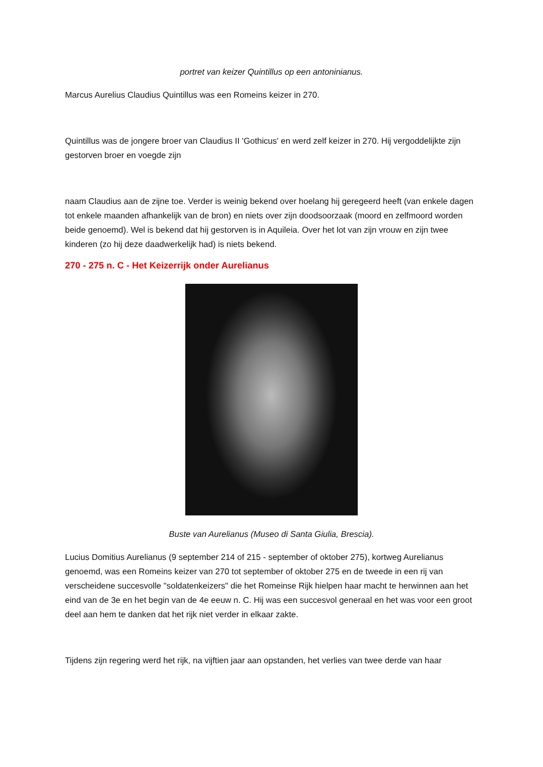portret van keizer Quintillus op een antoninianus.
Marcus Aurelius Claudius Quintillus was een Romeins keizer in 270.
Quintillus was de jongere broer van Claudius II 'Gothicus' en werd zelf keizer in 270. Hij vergoddelijkte zijn gestorven broer en voegde zijn
naam Claudius aan de zijne toe. Verder is weinig bekend over hoelang hij geregeerd heeft (van enkele dagen tot enkele maanden afhankelijk van de bron) en niets over zijn doodsoorzaak (moord en zelfmoord worden beide genoemd). Wel is bekend dat hij gestorven is in Aquileia. Over het lot van zijn vrouw en zijn twee kinderen (zo hij deze daadwerkelijk had) is niets bekend.
270 - 275 n. C - Het Keizerrijk onder Aurelianus
Buste van Aurelianus (Museo di Santa Giulia, Brescia).
Lucius Domitius Aurelianus (9 september 214 of 215 - september of oktober 275), kortweg Aurelianus genoemd, was een Romeins keizer van 270 tot september of oktober 275 en de tweede in een rij van verscheidene succesvolle "soldatenkeizers" die het Romeinse Rijk hielpen haar macht te herwinnen aan het eind van de 3e en het begin van de 4e eeuw n. C. Hij was een succesvol generaal en het was voor een groot deel aan hem te danken dat het rijk niet verder in elkaar zakte.
Tijdens zijn regering werd het rijk, na vijftien jaar aan opstanden, het verlies van twee derde van haar